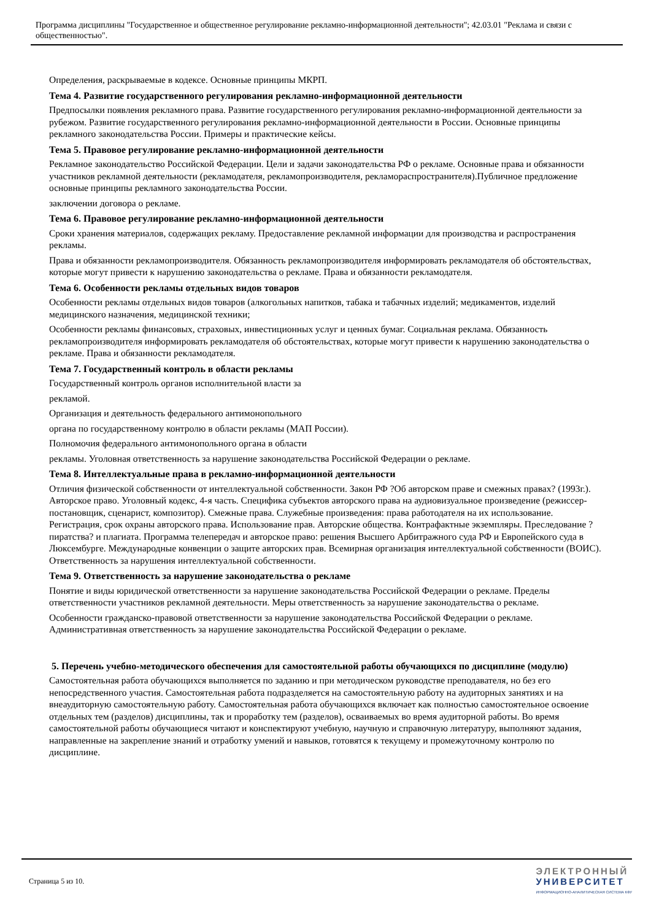Программа дисциплины "Государственное и общественное регулирование рекламно-информационной деятельности"; 42.03.01 "Реклама и связи с общественностью".
Определения, раскрываемые в кодексе. Основные принципы МКРП.
Тема 4. Развитие государственного регулирования рекламно-информационной деятельности
Предпосылки появления рекламного права. Развитие государственного регулирования рекламно-информационной деятельности за рубежом. Развитие государственного регулирования рекламно-информационной деятельности в России. Основные принципы рекламного законодательства России. Примеры и практические кейсы.
Тема 5. Правовое регулирование рекламно-информационной деятельности
Рекламное законодательство Российской Федерации. Цели и задачи законодательства РФ о рекламе. Основные права и обязанности участников рекламной деятельности (рекламодателя, рекламопроизводителя, рекламораспространителя).Публичное предложение основные принципы рекламного законодательства России.
заключении договора о рекламе.
Тема 6. Правовое регулирование рекламно-информационной деятельности
Сроки хранения материалов, содержащих рекламу. Предоставление рекламной информации для производства и распространения рекламы.
Права и обязанности рекламопроизводителя. Обязанность рекламопроизводителя информировать рекламодателя об обстоятельствах, которые могут привести к нарушению законодательства о рекламе. Права и обязанности рекламодателя.
Тема 6. Особенности рекламы отдельных видов товаров
Особенности рекламы отдельных видов товаров (алкогольных напитков, табака и табачных изделий; медикаментов, изделий медицинского назначения, медицинской техники;
Особенности рекламы финансовых, страховых, инвестиционных услуг и ценных бумаг. Социальная реклама. Обязанность рекламопроизводителя информировать рекламодателя об обстоятельствах, которые могут привести к нарушению законодательства о рекламе. Права и обязанности рекламодателя.
Тема 7. Государственный контроль в области рекламы
Государственный контроль органов исполнительной власти за
рекламой.
Организация и деятельность федерального антимонопольного
органа по государственному контролю в области рекламы (МАП России).
Полномочия федерального антимонопольного органа в области
рекламы. Уголовная ответственность за нарушение законодательства Российской Федерации о рекламе.
Тема 8. Интеллектуальные права в рекламно-информационной деятельности
Отличия физической собственности от интеллектуальной собственности. Закон РФ ?Об авторском праве и смежных правах? (1993г.). Авторское право. Уголовный кодекс, 4-я часть. Специфика субъектов авторского права на аудиовизуальное произведение (режиссер-постановщик, сценарист, композитор). Смежные права. Служебные произведения: права работодателя на их использование. Регистрация, срок охраны авторского права. Использование прав. Авторские общества. Контрафактные экземпляры. Преследование ?пиратства? и плагиата. Программа телепередач и авторское право: решения Высшего Арбитражного суда РФ и Европейского суда в Люксембурге. Международные конвенции о защите авторских прав. Всемирная организация интеллектуальной собственности (ВОИС). Ответственность за нарушения интеллектуальной собственности.
Тема 9. Ответственность за нарушение законодательства о рекламе
Понятие и виды юридической ответственности за нарушение законодательства Российской Федерации о рекламе. Пределы ответственности участников рекламной деятельности. Меры ответственность за нарушение законодательства о рекламе.
Особенности гражданско-правовой ответственности за нарушение законодательства Российской Федерации о рекламе. Административная ответственность за нарушение законодательства Российской Федерации о рекламе.
5. Перечень учебно-методического обеспечения для самостоятельной работы обучающихся по дисциплине (модулю)
Самостоятельная работа обучающихся выполняется по заданию и при методическом руководстве преподавателя, но без его непосредственного участия. Самостоятельная работа подразделяется на самостоятельную работу на аудиторных занятиях и на внеаудиторную самостоятельную работу. Самостоятельная работа обучающихся включает как полностью самостоятельное освоение отдельных тем (разделов) дисциплины, так и проработку тем (разделов), осваиваемых во время аудиторной работы. Во время самостоятельной работы обучающиеся читают и конспектируют учебную, научную и справочную литературу, выполняют задания, направленные на закрепление знаний и отработку умений и навыков, готовятся к текущему и промежуточному контролю по дисциплине.
Страница 5 из 10.
ЭЛЕКТРОННЫЙ
УНИВЕРСИТЕТ
ИНФОРМАЦИОННО-АНАЛИТИЧЕСКАЯ СИСТЕМА КФУ